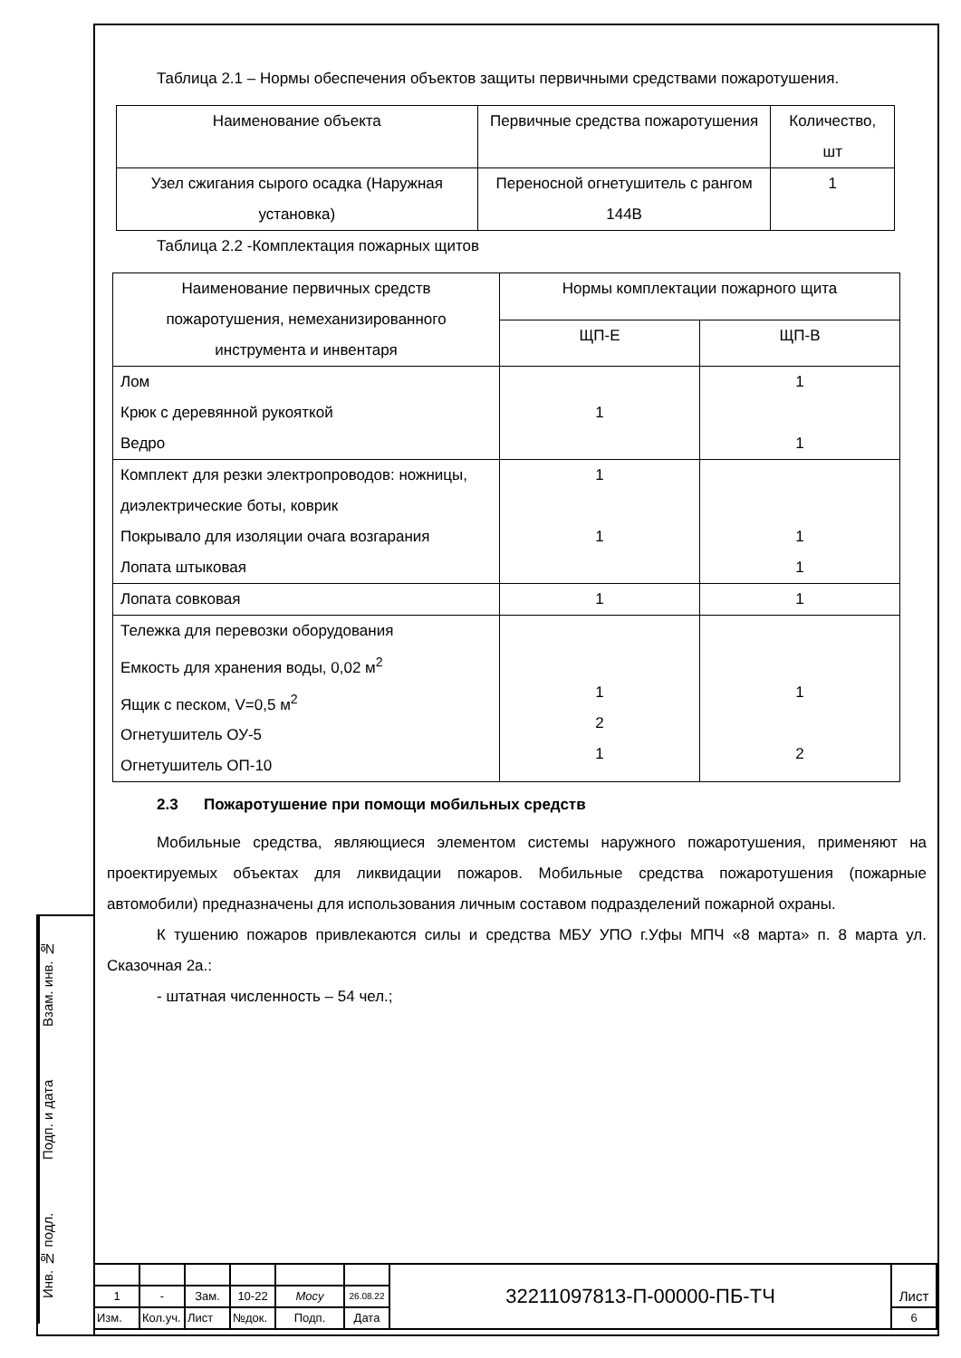Взам. инв. №
Подп. и дата
Инв. № подл.
Таблица 2.1 – Нормы обеспечения объектов защиты первичными средствами пожаротушения.
| Наименование объекта | Первичные средства пожаротушения | Количество, шт |
| Узел сжигания сырого осадка (Наружная установка) | Переносной огнетушитель с рангом 144В | 1 |
Таблица 2.2 -Комплектация пожарных щитов
| Наименование первичных средств пожаротушения, немеханизированного инструмента и инвентаря | Нормы комплектации пожарного щита | |
| | ЩП-Е | ЩП-В |
| Лом Крюк с деревянной рукояткой Ведро | 1 | 1 1 |
| Комплект для резки электропроводов: ножницы, диэлектрические боты, коврик Покрывало для изоляции очага возгарания Лопата штыковая | 1 1 | 1 1 |
| Лопата совковая | 1 | 1 |
| Тележка для перевозки оборудования Емкость для хранения воды, 0,02 м<sup>2</sup> Ящик с песком, V=0,5 м<sup>2</sup> Огнетушитель ОУ-5 Огнетушитель ОП-10 | 1 2 1 | 1 2 |
2.3 Пожаротушение при помощи мобильных средств
Мобильные средства, являющиеся элементом системы наружного пожаротушения, применяют на проектируемых объектах для ликвидации пожаров. Мобильные средства пожаротушения (пожарные автомобили) предназначены для использования личным составом подразделений пожарной охраны.
К тушению пожаров привлекаются силы и средства МБУ УПО г.Уфы МПЧ «8 марта» п. 8 марта ул. Сказочная 2а.:
- штатная численность – 54 чел.;
| | | | | | | 32211097813-П-00000-ПБ-ТЧ | Лист |
| 1 | - | Зам. | 10-22 | Мосу | 26.08.22 | | |
| Изм. | Кол.уч. | Лист | №док. | Подп. | Дата | | 6 |